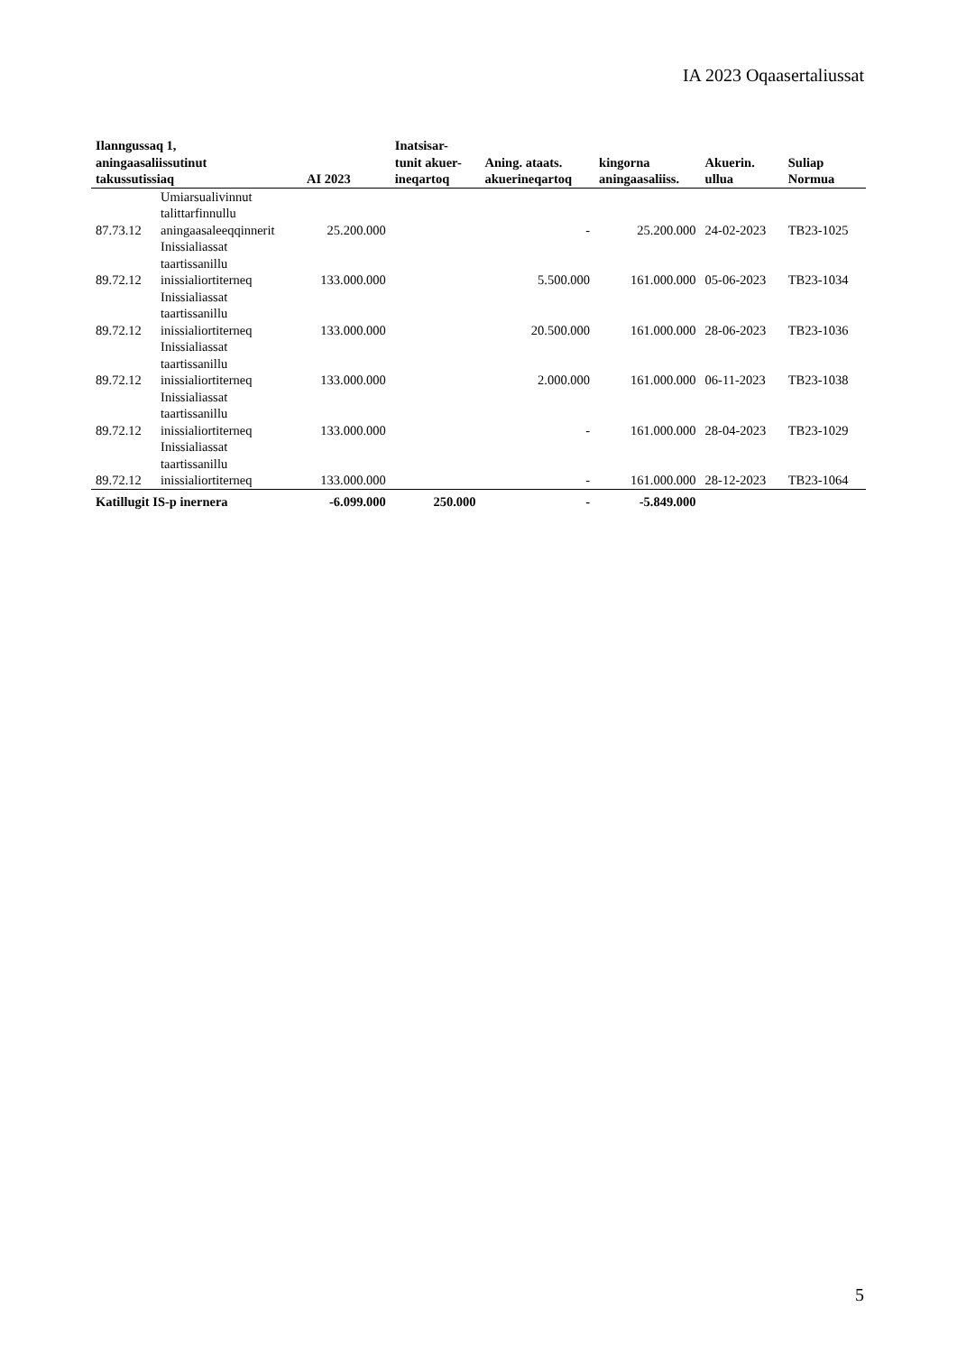IA 2023 Oqaasertaliussat
| Ilanngussaq 1, aningaasaliissutinut takussutissiaq | | AI 2023 | Inatsisar- tunit akuer- ineqartoq | Aning. ataats. akuerineqartoq | kingorna aningaasaliiss. | Akuerin. ullua | Suliap Normua |
| --- | --- | --- | --- | --- | --- | --- | --- |
| 87.73.12 | Umiarsualivinnut talittarfinnullu aningaasaleeqqinnerit | 25.200.000 | | - | 25.200.000 | 24-02-2023 | TB23-1025 |
| 89.72.12 | Inissialiassat taartissanillu inissialiortiterneq | 133.000.000 | | 5.500.000 | 161.000.000 | 05-06-2023 | TB23-1034 |
| 89.72.12 | Inissialiassat taartissanillu inissialiortiterneq | 133.000.000 | | 20.500.000 | 161.000.000 | 28-06-2023 | TB23-1036 |
| 89.72.12 | Inissialiassat taartissanillu inissialiortiterneq | 133.000.000 | | 2.000.000 | 161.000.000 | 06-11-2023 | TB23-1038 |
| 89.72.12 | Inissialiassat taartissanillu inissialiortiterneq | 133.000.000 | | - | 161.000.000 | 28-04-2023 | TB23-1029 |
| 89.72.12 | Inissialiassat taartissanillu inissialiortiterneq | 133.000.000 | | - | 161.000.000 | 28-12-2023 | TB23-1064 |
| Katillugit IS-p inernera | | -6.099.000 | 250.000 | - | -5.849.000 | | |
5